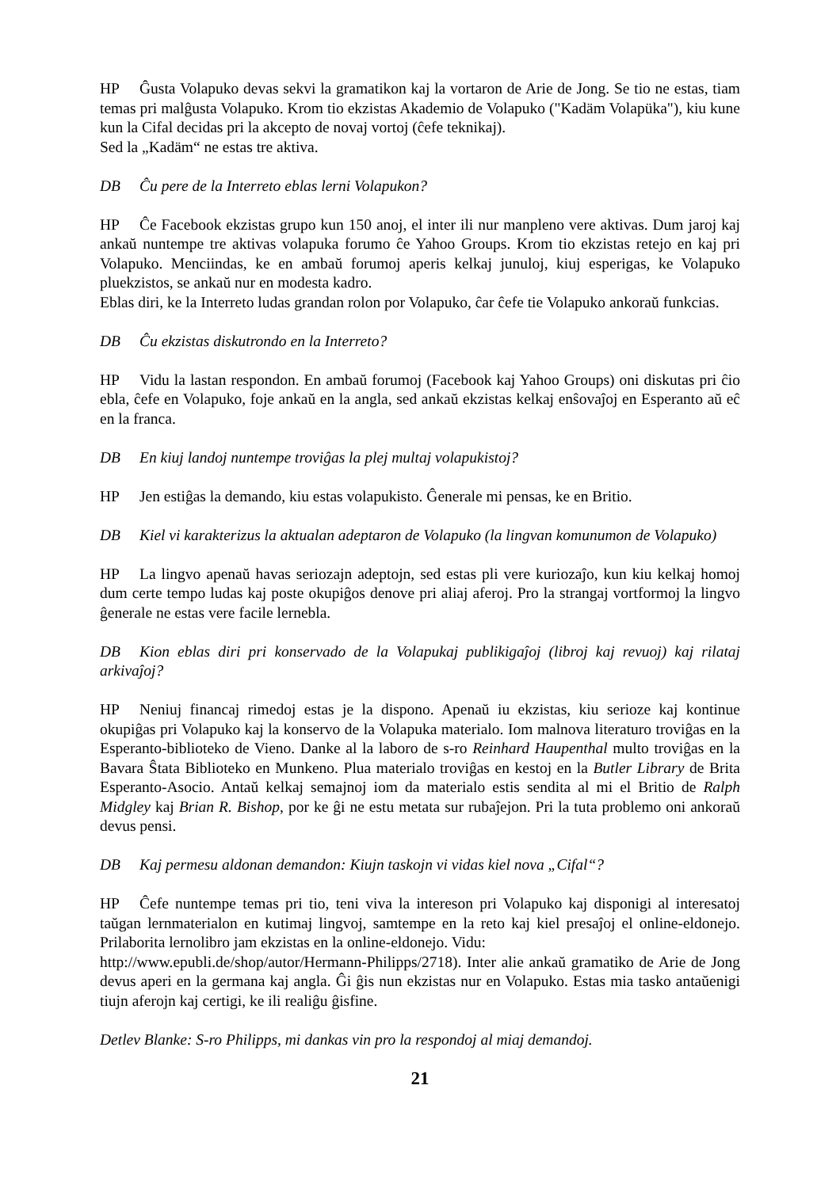HP Ĝusta Volapuko devas sekvi la gramatikon kaj la vortaron de Arie de Jong. Se tio ne estas, tiam temas pri malĝusta Volapuko. Krom tio ekzistas Akademio de Volapuko ("Kadäm Volapüka"), kiu kune kun la Cifal decidas pri la akcepto de novaj vortoj (ĉefe teknikaj).
Sed la „Kadäm“ ne estas tre aktiva.
DB Ĉu pere de la Interreto eblas lerni Volapukon?
HP Ĉe Facebook ekzistas grupo kun 150 anoj, el inter ili nur manpleno vere aktivas. Dum jaroj kaj ankaŭ nuntempe tre aktivas volapuka forumo ĉe Yahoo Groups. Krom tio ekzistas retejo en kaj pri Volapuko. Menciindas, ke en ambaŭ forumoj aperis kelkaj junuloj, kiuj esperigas, ke Volapuko pluekzistos, se ankaŭ nur en modesta kadro.
Eblas diri, ke la Interreto ludas grandan rolon por Volapuko, ĉar ĉefe tie Volapuko ankoraŭ funkcias.
DB Ĉu ekzistas diskutrondo en la Interreto?
HP Vidu la lastan respondon. En ambaŭ forumoj (Facebook kaj Yahoo Groups) oni diskutas pri ĉio ebla, ĉefe en Volapuko, foje ankaŭ en la angla, sed ankaŭ ekzistas kelkaj enŝovaĵoj en Esperanto aŭ eĉ en la franca.
DB En kiuj landoj nuntempe troviĝas la plej multaj volapukistoj?
HP Jen estiĝas la demando, kiu estas volapukisto. Ĝenerale mi pensas, ke en Britio.
DB Kiel vi karakterizus la aktualan adeptaron de Volapuko (la lingvan komunumon de Volapuko)
HP La lingvo apenaŭ havas seriozajn adeptojn, sed estas pli vere kuriozaĵo, kun kiu kelkaj homoj dum certe tempo ludas kaj poste okupiĝos denove pri aliaj aferoj. Pro la strangaj vortformoj la lingvo ĝenerale ne estas vere facile lernebla.
DB Kion eblas diri pri konservado de la Volapukaj publikigaĵoj (libroj kaj revuoj) kaj rilataj arkivaĵoj?
HP Neniuj financaj rimedoj estas je la dispono. Apenaŭ iu ekzistas, kiu serioze kaj kontinue okupiĝas pri Volapuko kaj la konservo de la Volapuka materialo. Iom malnova literaturo troviĝas en la Esperanto-biblioteko de Vieno. Danke al la laboro de s-ro Reinhard Haupenthal multo troviĝas en la Bavara Ŝtata Biblioteko en Munkeno. Plua materialo troviĝas en kestoj en la Butler Library de Brita Esperanto-Asocio. Antaŭ kelkaj semajnoj iom da materialo estis sendita al mi el Britio de Ralph Midgley kaj Brian R. Bishop, por ke ĝi ne estu metata sur rubaĵejon. Pri la tuta problemo oni ankoraŭ devus pensi.
DB Kaj permesu aldonan demandon: Kiujn taskojn vi vidas kiel nova „Cifal“?
HP Ĉefe nuntempe temas pri tio, teni viva la intereson pri Volapuko kaj disponigi al interesatoj taŭgan lernmaterialon en kutimaj lingvoj, samtempe en la reto kaj kiel presaĵoj el online-eldonejo. Prilaborita lernolibro jam ekzistas en la online-eldonejo. Vidu:
http://www.epubli.de/shop/autor/Hermann-Philipps/2718). Inter alie ankaŭ gramatiko de Arie de Jong devus aperi en la germana kaj angla. Ĝi ĝis nun ekzistas nur en Volapuko. Estas mia tasko antaŭenigi tiujn aferojn kaj certigi, ke ili realiĝu ĝisfine.
Detlev Blanke: S-ro Philipps, mi dankas vin pro la respondoj al miaj demandoj.
21